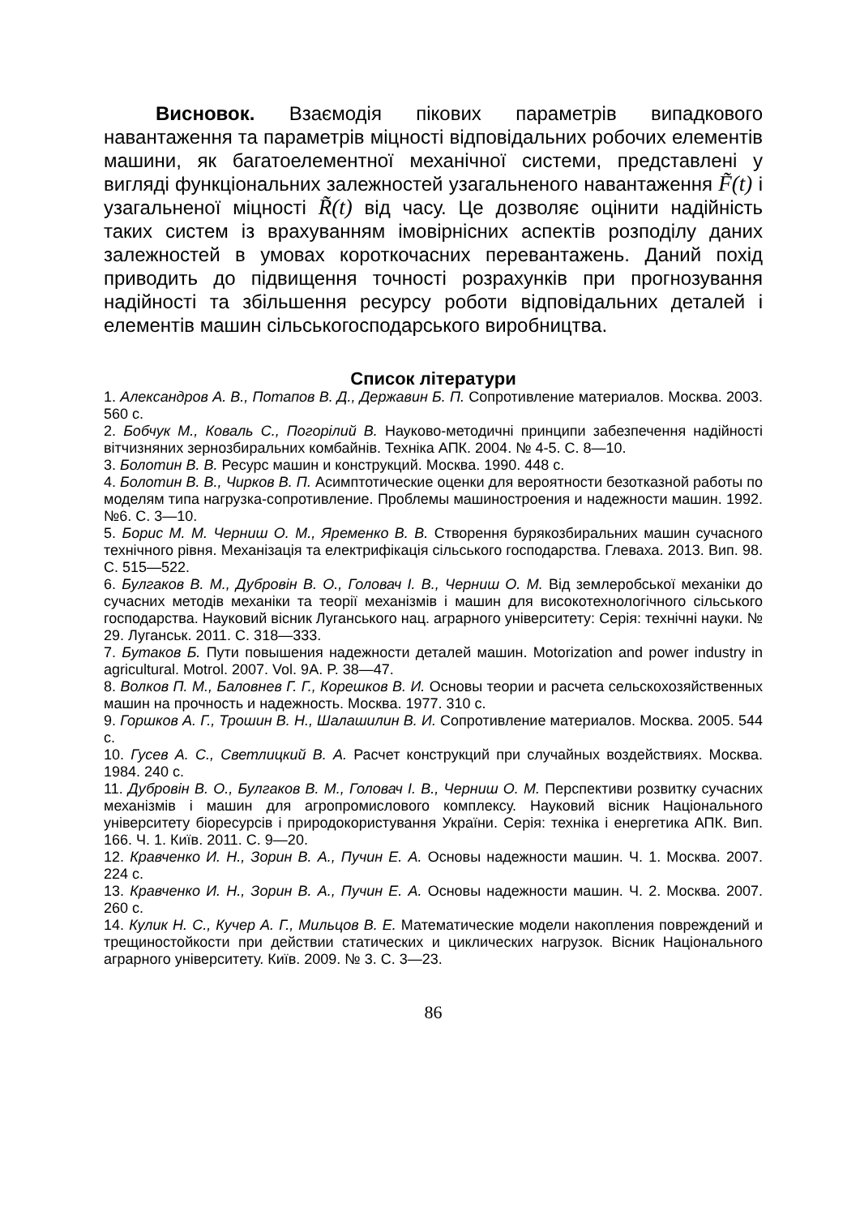Висновок. Взаємодія пікових параметрів випадкового навантаження та параметрів міцності відповідальних робочих елементів машини, як багатоелементної механічної системи, представлені у вигляді функціональних залежностей узагальненого навантаження F̃(t) і узагальненої міцності R̃(t) від часу. Це дозволяє оцінити надійність таких систем із врахуванням імовірнісних аспектів розподілу даних залежностей в умовах короткочасних перевантажень. Даний похід приводить до підвищення точності розрахунків при прогнозування надійності та збільшення ресурсу роботи відповідальних деталей і елементів машин сільськогосподарського виробництва.
Список літератури
1. Александров А. В., Потапов В. Д., Державин Б. П. Сопротивление материалов. Москва. 2003. 560 с.
2. Бобчук М., Коваль С., Погорілий В. Науково-методичні принципи забезпечення надійності вітчизняних зернозбиральних комбайнів. Техніка АПК. 2004. № 4-5. С. 8—10.
3. Болотин В. В. Ресурс машин и конструкций. Москва. 1990. 448 с.
4. Болотин В. В., Чирков В. П. Асимптотические оценки для вероятности безотказной работы по моделям типа нагрузка-сопротивление. Проблемы машиностроения и надежности машин. 1992. №6. С. 3—10.
5. Борис М. М. Черниш О. М., Яременко В. В. Створення бурякозбиральних машин сучасного технічного рівня. Механізація та електрифікація сільського господарства. Глеваха. 2013. Вип. 98. С. 515—522.
6. Булгаков В. М., Дубровін В. О., Головач І. В., Черниш О. М. Від землеробської механіки до сучасних методів механіки та теорії механізмів і машин для високотехнологічного сільського господарства. Науковий вісник Луганського нац. аграрного університету: Серія: технічні науки. № 29. Луганськ. 2011. С. 318—333.
7. Бутаков Б. Пути повышения надежности деталей машин. Motorization and power industry in agricultural. Motrol. 2007. Vol. 9A. P. 38—47.
8. Волков П. М., Баловнев Г. Г., Корешков В. И. Основы теории и расчета сельскохозяйственных машин на прочность и надежность. Москва. 1977. 310 с.
9. Горшков А. Г., Трошин В. Н., Шалашилин В. И. Сопротивление материалов. Москва. 2005. 544 с.
10. Гусев А. С., Светлицкий В. А. Расчет конструкций при случайных воздействиях. Москва. 1984. 240 с.
11. Дубровін В. О., Булгаков В. М., Головач І. В., Черниш О. М. Перспективи розвитку сучасних механізмів і машин для агропромислового комплексу. Науковий вісник Національного університету біоресурсів і природокористування України. Серія: техніка і енергетика АПК. Вип. 166. Ч. 1. Київ. 2011. С. 9—20.
12. Кравченко И. Н., Зорин В. А., Пучин Е. А. Основы надежности машин. Ч. 1. Москва. 2007. 224 с.
13. Кравченко И. Н., Зорин В. А., Пучин Е. А. Основы надежности машин. Ч. 2. Москва. 2007. 260 с.
14. Кулик Н. С., Кучер А. Г., Мильцов В. Е. Математические модели накопления повреждений и трещиностойкости при действии статических и циклических нагрузок. Вісник Національного аграрного університету. Київ. 2009. № 3. С. 3—23.
86